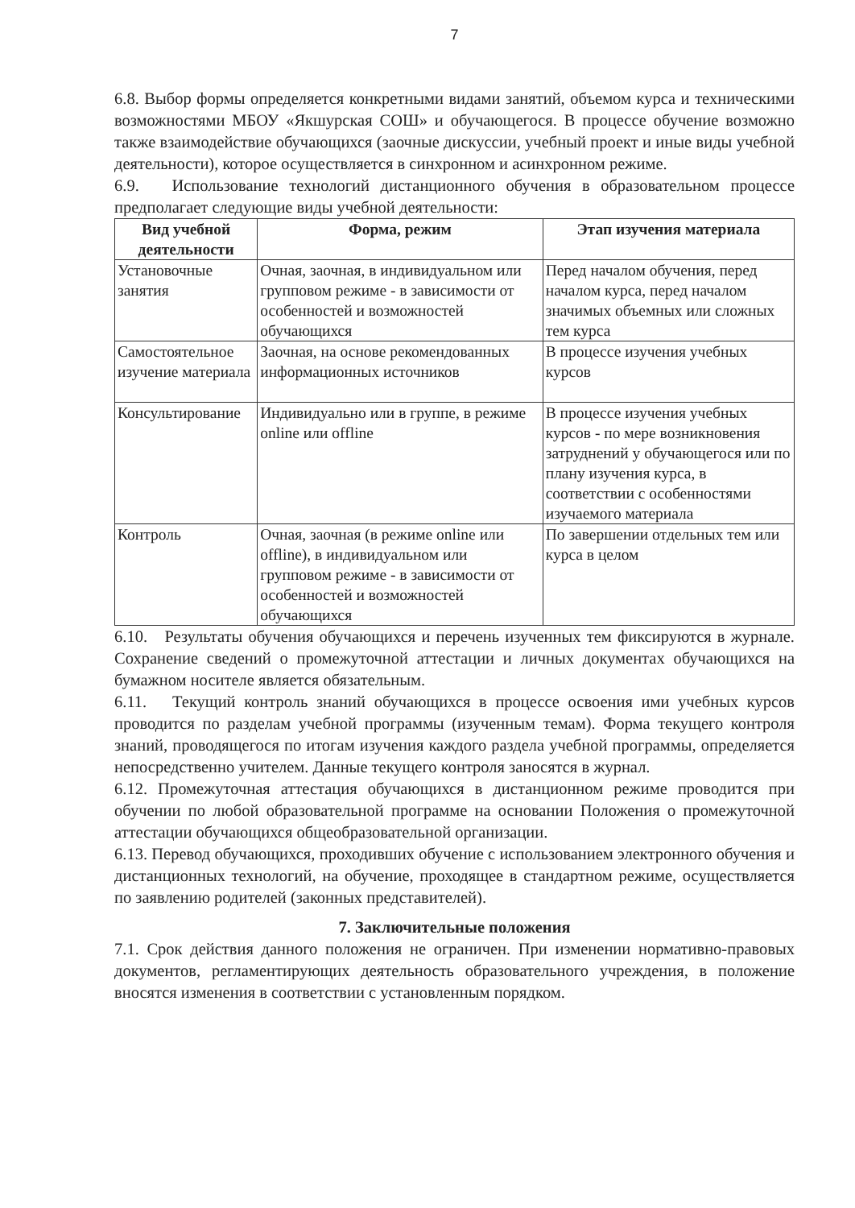7
6.8. Выбор формы определяется конкретными видами занятий, объемом курса и техническими возможностями МБОУ «Якшурская СОШ» и обучающегося. В процессе обучение возможно также взаимодействие обучающихся (заочные дискуссии, учебный проект и иные виды учебной деятельности), которое осуществляется в синхронном и асинхронном режиме.
6.9. Использование технологий дистанционного обучения в образовательном процессе предполагает следующие виды учебной деятельности:
| Вид учебной деятельности | Форма, режим | Этап изучения материала |
| --- | --- | --- |
| Установочные занятия | Очная, заочная, в индивидуальном или групповом режиме - в зависимости от особенностей и возможностей обучающихся | Перед началом обучения, перед началом курса, перед началом значимых объемных или сложных тем курса |
| Самостоятельное изучение материала | Заочная, на основе рекомендованных информационных источников | В процессе изучения учебных курсов |
| Консультирование | Индивидуально или в группе, в режиме online или offline | В процессе изучения учебных курсов - по мере возникновения затруднений у обучающегося или по плану изучения курса, в соответствии с особенностями изучаемого материала |
| Контроль | Очная, заочная (в режиме online или offline), в индивидуальном или групповом режиме - в зависимости от особенностей и возможностей обучающихся | По завершении отдельных тем или курса в целом |
6.10. Результаты обучения обучающихся и перечень изученных тем фиксируются в журнале. Сохранение сведений о промежуточной аттестации и личных документах обучающихся на бумажном носителе является обязательным.
6.11. Текущий контроль знаний обучающихся в процессе освоения ими учебных курсов проводится по разделам учебной программы (изученным темам). Форма текущего контроля знаний, проводящегося по итогам изучения каждого раздела учебной программы, определяется непосредственно учителем. Данные текущего контроля заносятся в журнал.
6.12. Промежуточная аттестация обучающихся в дистанционном режиме проводится при обучении по любой образовательной программе на основании Положения о промежуточной аттестации обучающихся общеобразовательной организации.
6.13. Перевод обучающихся, проходивших обучение с использованием электронного обучения и дистанционных технологий, на обучение, проходящее в стандартном режиме, осуществляется по заявлению родителей (законных представителей).
7. Заключительные положения
7.1. Срок действия данного положения не ограничен. При изменении нормативно-правовых документов, регламентирующих деятельность образовательного учреждения, в положение вносятся изменения в соответствии с установленным порядком.